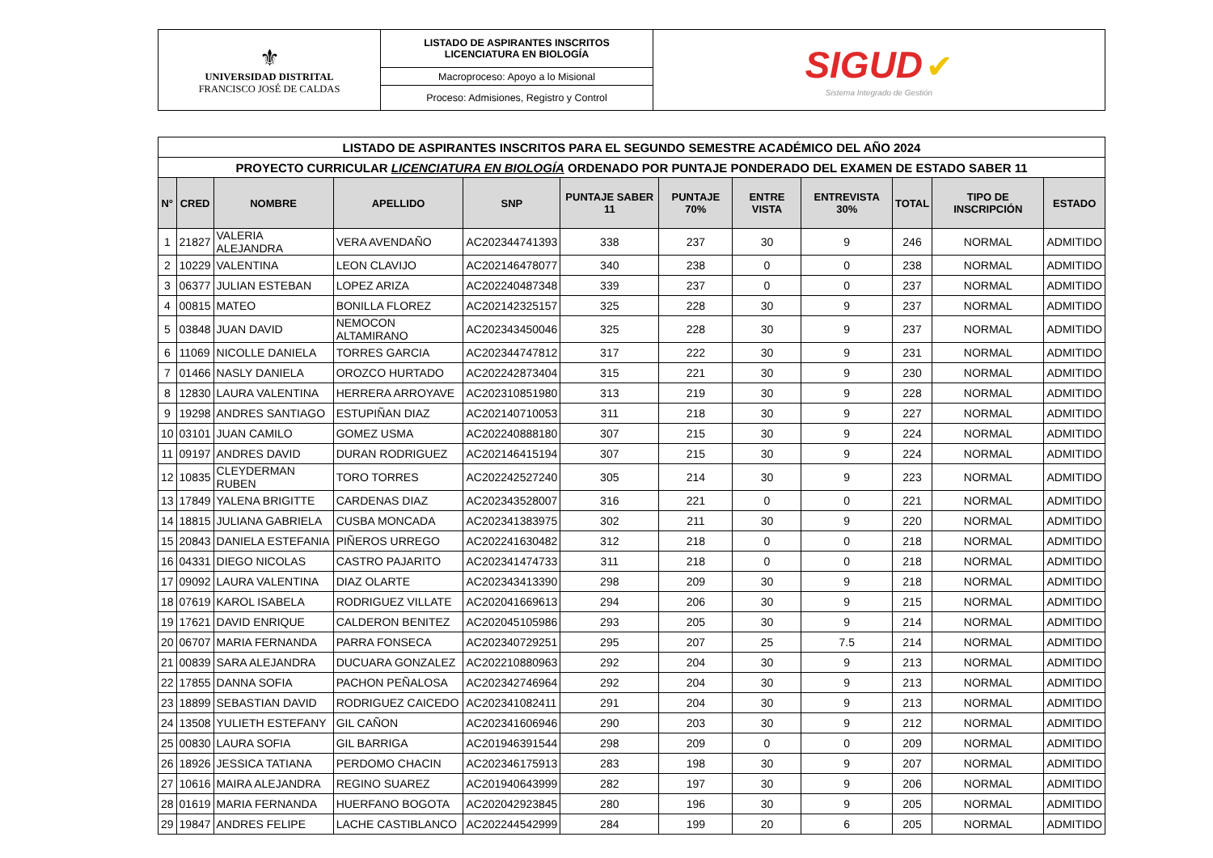| ⚜ UNIVERSIDAD DISTRITAL FRANCISCO JOSÉ DE CALDAS | LISTADO DE ASPIRANTES INSCRITOS LICENCIATURA EN BIOLOGÍA | SIGUD ✔ Sistema Integrado de Gestión |
| | Macroproceso: Apoyo a lo Misional | |
| | Proceso: Admisiones, Registro y Control | |
| LISTADO DE ASPIRANTES INSCRITOS PARA EL SEGUNDO SEMESTRE ACADÉMICO DEL AÑO 2024 | | | | | | | | | | | |
| PROYECTO CURRICULAR LICENCIATURA EN BIOLOGÍA ORDENADO POR PUNTAJE PONDERADO DEL EXAMEN DE ESTADO SABER 11 | | | | | | | | | | | |
| N° | CRED | NOMBRE | APELLIDO | SNP | PUNTAJE SABER 11 | PUNTAJE 70% | ENTRE VISTA | ENTREVISTA 30% | TOTAL | TIPO DE INSCRIPCIÓN | ESTADO |
| 1 | 21827 | VALERIA ALEJANDRA | VERA AVENDAÑO | AC202344741393 | 338 | 237 | 30 | 9 | 246 | NORMAL | ADMITIDO |
| 2 | 10229 | VALENTINA | LEON CLAVIJO | AC202146478077 | 340 | 238 | 0 | 0 | 238 | NORMAL | ADMITIDO |
| 3 | 06377 | JULIAN ESTEBAN | LOPEZ ARIZA | AC202240487348 | 339 | 237 | 0 | 0 | 237 | NORMAL | ADMITIDO |
| 4 | 00815 | MATEO | BONILLA FLOREZ | AC202142325157 | 325 | 228 | 30 | 9 | 237 | NORMAL | ADMITIDO |
| 5 | 03848 | JUAN DAVID | NEMOCON ALTAMIRANO | AC202343450046 | 325 | 228 | 30 | 9 | 237 | NORMAL | ADMITIDO |
| 6 | 11069 | NICOLLE DANIELA | TORRES GARCIA | AC202344747812 | 317 | 222 | 30 | 9 | 231 | NORMAL | ADMITIDO |
| 7 | 01466 | NASLY DANIELA | OROZCO HURTADO | AC202242873404 | 315 | 221 | 30 | 9 | 230 | NORMAL | ADMITIDO |
| 8 | 12830 | LAURA VALENTINA | HERRERA ARROYAVE | AC202310851980 | 313 | 219 | 30 | 9 | 228 | NORMAL | ADMITIDO |
| 9 | 19298 | ANDRES SANTIAGO | ESTUPIÑAN DIAZ | AC202140710053 | 311 | 218 | 30 | 9 | 227 | NORMAL | ADMITIDO |
| 10 | 03101 | JUAN CAMILO | GOMEZ USMA | AC202240888180 | 307 | 215 | 30 | 9 | 224 | NORMAL | ADMITIDO |
| 11 | 09197 | ANDRES DAVID | DURAN RODRIGUEZ | AC202146415194 | 307 | 215 | 30 | 9 | 224 | NORMAL | ADMITIDO |
| 12 | 10835 | CLEYDERMAN RUBEN | TORO TORRES | AC202242527240 | 305 | 214 | 30 | 9 | 223 | NORMAL | ADMITIDO |
| 13 | 17849 | YALENA BRIGITTE | CARDENAS DIAZ | AC202343528007 | 316 | 221 | 0 | 0 | 221 | NORMAL | ADMITIDO |
| 14 | 18815 | JULIANA GABRIELA | CUSBA MONCADA | AC202341383975 | 302 | 211 | 30 | 9 | 220 | NORMAL | ADMITIDO |
| 15 | 20843 | DANIELA ESTEFANIA | PIÑEROS URREGO | AC202241630482 | 312 | 218 | 0 | 0 | 218 | NORMAL | ADMITIDO |
| 16 | 04331 | DIEGO NICOLAS | CASTRO PAJARITO | AC202341474733 | 311 | 218 | 0 | 0 | 218 | NORMAL | ADMITIDO |
| 17 | 09092 | LAURA VALENTINA | DIAZ OLARTE | AC202343413390 | 298 | 209 | 30 | 9 | 218 | NORMAL | ADMITIDO |
| 18 | 07619 | KAROL ISABELA | RODRIGUEZ VILLATE | AC202041669613 | 294 | 206 | 30 | 9 | 215 | NORMAL | ADMITIDO |
| 19 | 17621 | DAVID ENRIQUE | CALDERON BENITEZ | AC202045105986 | 293 | 205 | 30 | 9 | 214 | NORMAL | ADMITIDO |
| 20 | 06707 | MARIA FERNANDA | PARRA FONSECA | AC202340729251 | 295 | 207 | 25 | 7.5 | 214 | NORMAL | ADMITIDO |
| 21 | 00839 | SARA ALEJANDRA | DUCUARA GONZALEZ | AC202210880963 | 292 | 204 | 30 | 9 | 213 | NORMAL | ADMITIDO |
| 22 | 17855 | DANNA SOFIA | PACHON PEÑALOSA | AC202342746964 | 292 | 204 | 30 | 9 | 213 | NORMAL | ADMITIDO |
| 23 | 18899 | SEBASTIAN DAVID | RODRIGUEZ CAICEDO | AC202341082411 | 291 | 204 | 30 | 9 | 213 | NORMAL | ADMITIDO |
| 24 | 13508 | YULIETH ESTEFANY | GIL CAÑON | AC202341606946 | 290 | 203 | 30 | 9 | 212 | NORMAL | ADMITIDO |
| 25 | 00830 | LAURA SOFIA | GIL BARRIGA | AC201946391544 | 298 | 209 | 0 | 0 | 209 | NORMAL | ADMITIDO |
| 26 | 18926 | JESSICA TATIANA | PERDOMO CHACIN | AC202346175913 | 283 | 198 | 30 | 9 | 207 | NORMAL | ADMITIDO |
| 27 | 10616 | MAIRA ALEJANDRA | REGINO SUAREZ | AC201940643999 | 282 | 197 | 30 | 9 | 206 | NORMAL | ADMITIDO |
| 28 | 01619 | MARIA FERNANDA | HUERFANO BOGOTA | AC202042923845 | 280 | 196 | 30 | 9 | 205 | NORMAL | ADMITIDO |
| 29 | 19847 | ANDRES FELIPE | LACHE CASTIBLANCO | AC202244542999 | 284 | 199 | 20 | 6 | 205 | NORMAL | ADMITIDO |